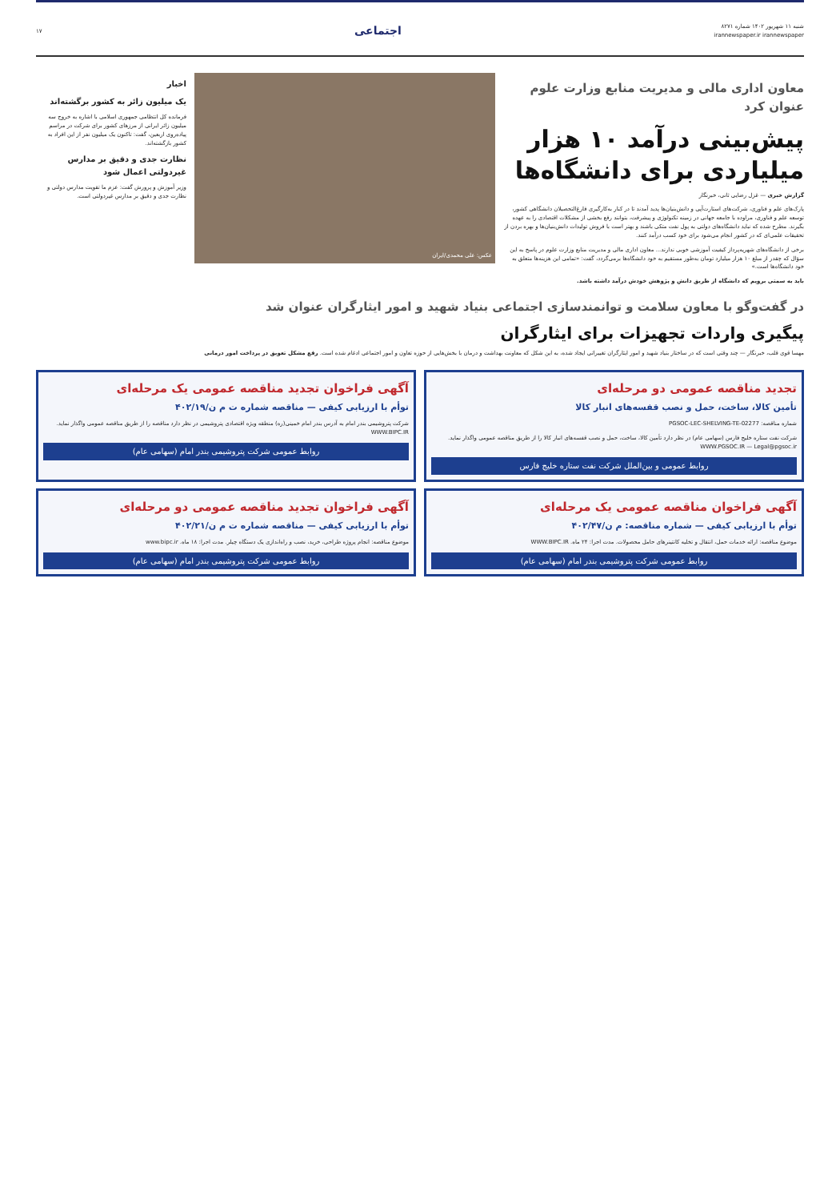شنبه ۱۱ شهریور ۱۴۰۲ شماره ۸۲۷۱
irannewspaper.ir irannewspaper
اجتماعی
۱۷
معاون اداری مالی و مدیریت منابع وزارت علوم عنوان کرد
پیش‌بینی درآمد ۱۰ هزار میلیاردی برای دانشگاه‌ها
گزارش خبری — غزل رضایی ثانی، خبرنگار
پارک‌های علم و فناوری، شرکت‌های استارت‌آپی و دانش‌بنیان‌ها پدید آمدند تا در کنار به‌کارگیری فارغ‌التحصیلان دانشگاهی کشور، توسعه علم و فناوری، مراوده با جامعه جهانی در زمینه تکنولوژی و پیشرفت، بتوانند رفع بخشی از مشکلات اقتصادی را به عهده بگیرند. مطرح شده که نباید دانشگاه‌های دولتی به پول نفت متکی باشند و بهتر است با فروش تولیدات دانش‌بنیان‌ها و بهره بردن از تحقیقات علمی‌ای که در کشور انجام می‌شود برای خود کسب درآمد کنند.
برخی از دانشگاه‌های شهریه‌پرداز کیفیت آموزشی خوبی ندارند... معاون اداری مالی و مدیریت منابع وزارت علوم در پاسخ به این سؤال که چقدر از مبلغ ۱۰ هزار میلیارد تومان به‌طور مستقیم به خود دانشگاه‌ها برمی‌گردد، گفت: «تمامی این هزینه‌ها متعلق به خود دانشگاه‌ها است.»
باید به سمتی برویم که دانشگاه از طریق دانش و پژوهش خودش درآمد داشته باشد.
عکس: علی محمدی/ایران
اخبار
یک میلیون زائر به کشور برگشته‌اند
فرمانده کل انتظامی جمهوری اسلامی با اشاره به خروج سه میلیون زائر ایرانی از مرزهای کشور برای شرکت در مراسم پیاده‌روی اربعین، گفت: تاکنون یک میلیون نفر از این افراد به کشور بازگشته‌اند.
نظارت جدی و دقیق بر مدارس غیردولتی اعمال شود
وزیر آموزش و پرورش گفت: عزم ما تقویت مدارس دولتی و نظارت جدی و دقیق بر مدارس غیردولتی است.
در گفت‌وگو با معاون سلامت و توانمندسازی اجتماعی بنیاد شهید و امور ایثارگران عنوان شد
پیگیری واردات تجهیزات برای ایثارگران
مهسا قوی قلب، خبرنگار — چند وقتی است که در ساختار بنیاد شهید و امور ایثارگران تغییراتی ایجاد شده، به این شکل که معاونت بهداشت و درمان با بخش‌هایی از حوزه تعاون و امور اجتماعی ادغام شده است. رفع مشکل تعویق در پرداخت امور درمانی
تجدید مناقصه عمومی دو مرحله‌ای
تأمین کالا، ساخت، حمل و نصب قفسه‌های انبار کالا
شماره مناقصه: PGSOC-LEC-SHELVING-TE-02277
شرکت نفت ستاره خلیج فارس (سهامی عام) در نظر دارد تأمین کالا، ساخت، حمل و نصب قفسه‌های انبار کالا را از طریق مناقصه عمومی واگذار نماید. WWW.PGSOC.IR — Legal@pgsoc.ir
روابط عمومی و بین‌الملل شرکت نفت ستاره خلیج فارس
آگهی فراخوان تجدید مناقصه عمومی یک مرحله‌ای
توأم با ارزیابی کیفی — مناقصه شماره ت م ن/۴۰۲/۱۹
شرکت پتروشیمی بندر امام به آدرس بندر امام خمینی(ره) منطقه ویژه اقتصادی پتروشیمی در نظر دارد مناقصه را از طریق مناقصه عمومی واگذار نماید. WWW.BIPC.IR
روابط عمومی شرکت پتروشیمی بندر امام (سهامی عام)
آگهی فراخوان مناقصه عمومی یک مرحله‌ای
توأم با ارزیابی کیفی — شماره مناقصه: م ن/۴۰۲/۴۷
موضوع مناقصه: ارائه خدمات حمل، انتقال و تخلیه کانتینرهای حامل محصولات. مدت اجرا: ۲۴ ماه. WWW.BIPC.IR
روابط عمومی شرکت پتروشیمی بندر امام (سهامی عام)
آگهی فراخوان تجدید مناقصه عمومی دو مرحله‌ای
توأم با ارزیابی کیفی — مناقصه شماره ت م ن/۴۰۲/۲۱
موضوع مناقصه: انجام پروژه طراحی، خرید، نصب و راه‌اندازی یک دستگاه چیلر. مدت اجرا: ۱۸ ماه. www.bipc.ir
روابط عمومی شرکت پتروشیمی بندر امام (سهامی عام)